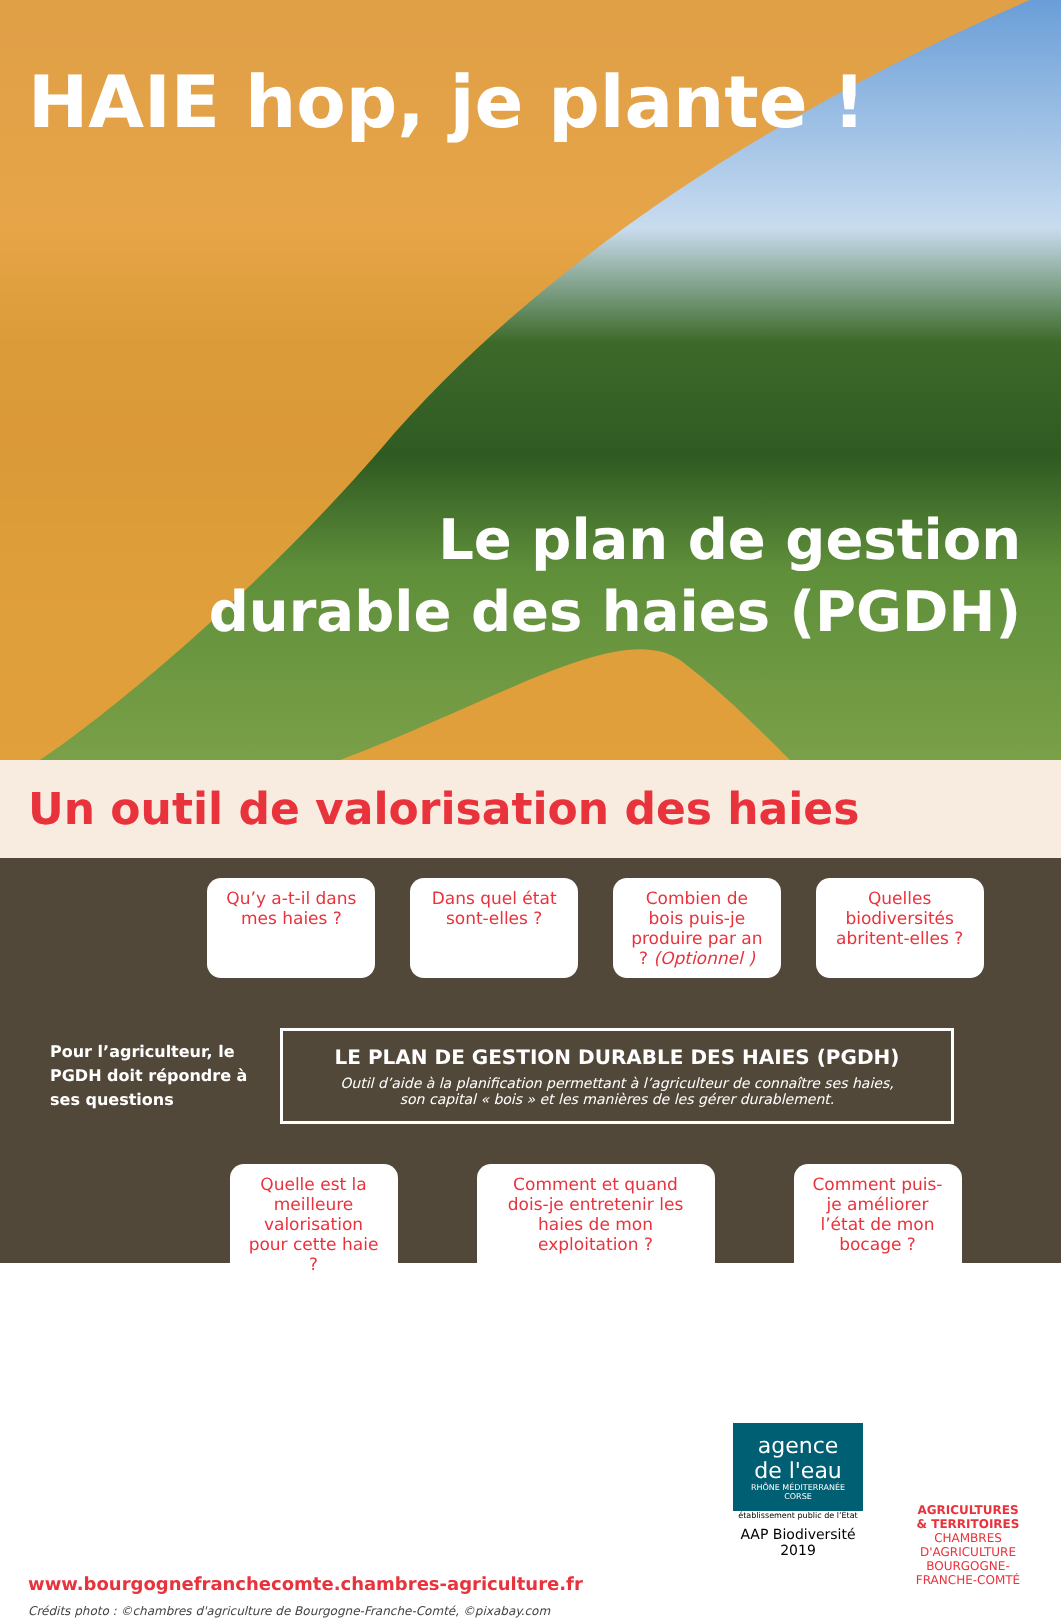HAIE hop, je plante !
Le plan de gestion
durable des haies (PGDH)
Un outil de valorisation des haies
Qu’y a-t-il dans mes haies ?
Dans quel état sont-elles ?
Combien de bois puis-je produire par an ? (Optionnel )
Quelles biodiversités abritent-elles ?
Pour l’agriculteur, le PGDH doit répondre à ses questions
LE PLAN DE GESTION DURABLE DES HAIES (PGDH)
Outil d’aide à la planification permettant à l’agriculteur de connaître ses haies,
son capital « bois » et les manières de les gérer durablement.
Quelle est la meilleure valorisation pour cette haie ?
Comment et quand dois-je entretenir les haies de mon exploitation ?
Comment puis-je améliorer l’état de mon bocage ?
www.bourgognefranchecomte.chambres-agriculture.fr
Crédits photo : ©chambres d'agriculture de Bourgogne-Franche-Comté, ©pixabay.com
agence de l'eau
RHÔNE MÉDITERRANÉE CORSE
établissement public de l’État
AAP Biodiversité 2019
AGRICULTURES
& TERRITOIRES
CHAMBRES D'AGRICULTURE
BOURGOGNE-FRANCHE-COMTÉ